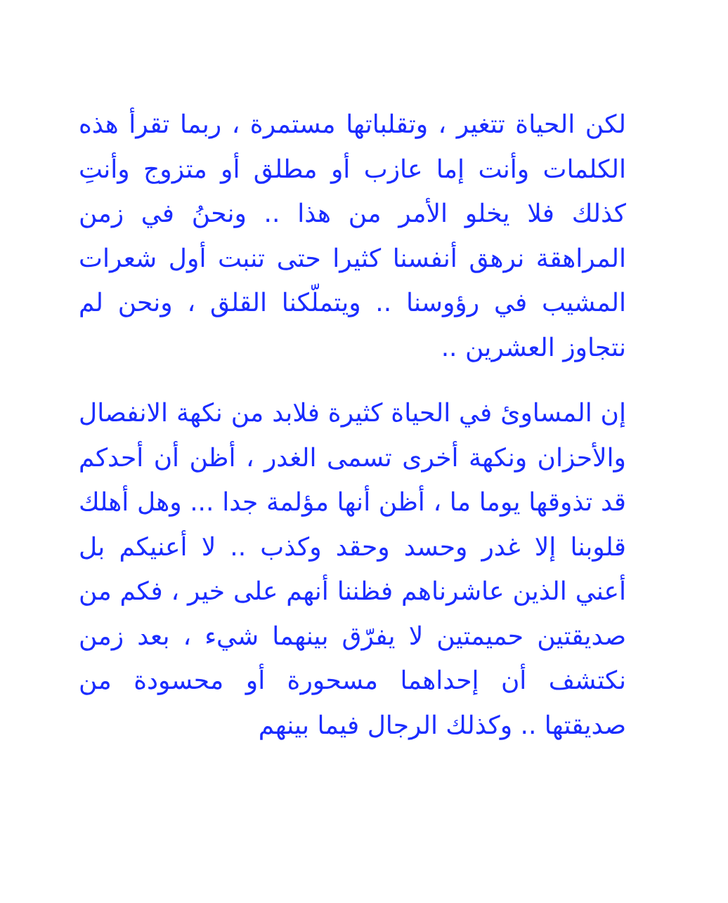لكن الحياة تتغير ، وتقلباتها مستمرة ، ربما تقرأ هذه الكلمات وأنت إما عازب أو مطلق أو متزوج وأنتِ كذلك فلا يخلو الأمر من هذا .. ونحنُ في زمن المراهقة نرهق أنفسنا كثيرا حتى تنبت أول شعرات المشيب في رؤوسنا .. ويتملّكنا القلق ، ونحن لم نتجاوز العشرين ..
إن المساوئ في الحياة كثيرة فلابد من نكهة الانفصال والأحزان ونكهة أخرى تسمى الغدر ، أظن أن أحدكم قد تذوقها يوما ما ، أظن أنها مؤلمة جدا ... وهل أهلك قلوبنا إلا غدر وحسد وحقد وكذب .. لا أعنيكم بل أعني الذين عاشرناهم فظننا أنهم على خير ، فكم من صديقتين حميمتين لا يفرّق بينهما شيء ، بعد زمن نكتشف أن إحداهما مسحورة أو محسودة من صديقتها .. وكذلك الرجال فيما بينهم